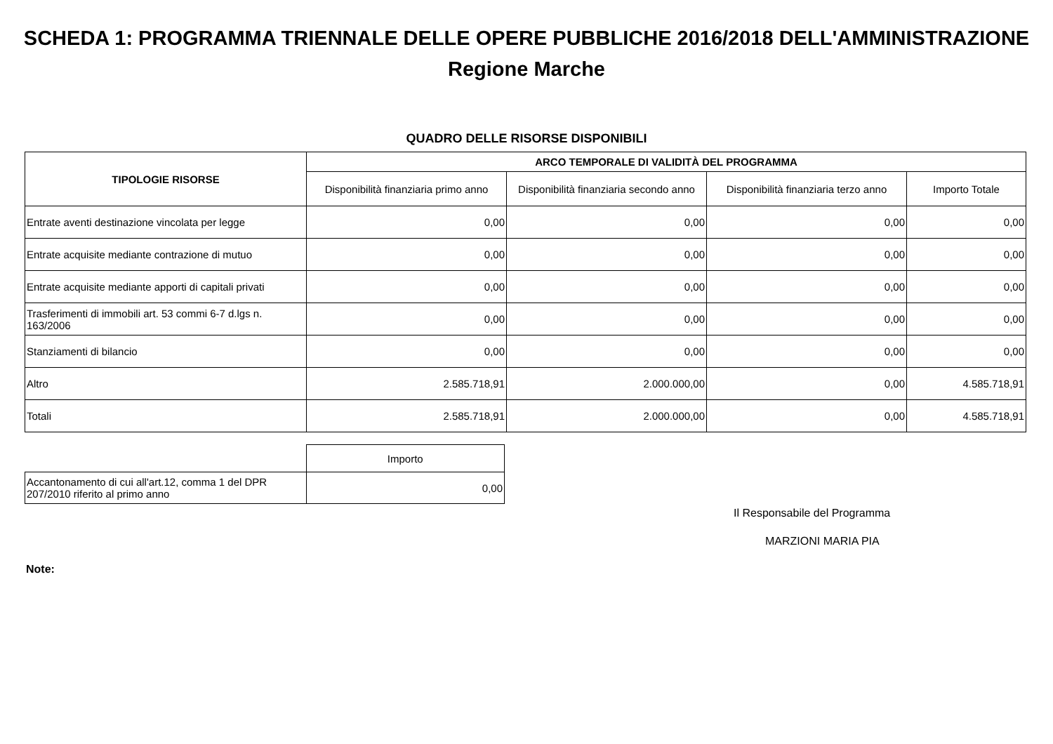SCHEDA 1: PROGRAMMA TRIENNALE DELLE OPERE PUBBLICHE 2016/2018 DELL'AMMINISTRAZIONE
Regione Marche
QUADRO DELLE RISORSE DISPONIBILI
| TIPOLOGIE RISORSE | ARCO TEMPORALE DI VALIDITÀ DEL PROGRAMMA | | | |
| --- | --- | --- | --- | --- |
| | Disponibilità finanziaria primo anno | Disponibilità finanziaria secondo anno | Disponibilità finanziaria terzo anno | Importo Totale |
| Entrate aventi destinazione vincolata per legge | 0,00 | 0,00 | 0,00 | 0,00 |
| Entrate acquisite mediante contrazione di mutuo | 0,00 | 0,00 | 0,00 | 0,00 |
| Entrate acquisite mediante apporti di capitali privati | 0,00 | 0,00 | 0,00 | 0,00 |
| Trasferimenti di immobili art. 53 commi 6-7 d.lgs n. 163/2006 | 0,00 | 0,00 | 0,00 | 0,00 |
| Stanziamenti di bilancio | 0,00 | 0,00 | 0,00 | 0,00 |
| Altro | 2.585.718,91 | 2.000.000,00 | 0,00 | 4.585.718,91 |
| Totali | 2.585.718,91 | 2.000.000,00 | 0,00 | 4.585.718,91 |
| | Importo |
| Accantonamento di cui all'art.12, comma 1 del DPR 207/2010 riferito al primo anno | 0,00 |
Il Responsabile del Programma
MARZIONI MARIA PIA
Note: